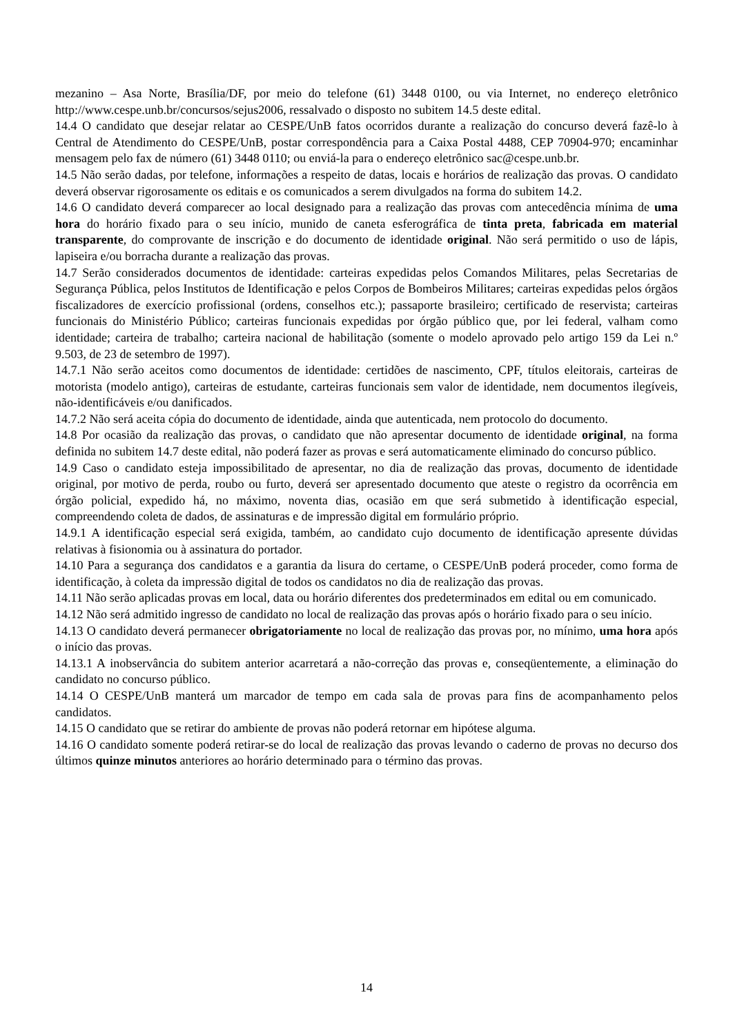mezanino – Asa Norte, Brasília/DF, por meio do telefone (61) 3448 0100, ou via Internet, no endereço eletrônico http://www.cespe.unb.br/concursos/sejus2006, ressalvado o disposto no subitem 14.5 deste edital.
14.4 O candidato que desejar relatar ao CESPE/UnB fatos ocorridos durante a realização do concurso deverá fazê-lo à Central de Atendimento do CESPE/UnB, postar correspondência para a Caixa Postal 4488, CEP 70904-970; encaminhar mensagem pelo fax de número (61) 3448 0110; ou enviá-la para o endereço eletrônico sac@cespe.unb.br.
14.5 Não serão dadas, por telefone, informações a respeito de datas, locais e horários de realização das provas. O candidato deverá observar rigorosamente os editais e os comunicados a serem divulgados na forma do subitem 14.2.
14.6 O candidato deverá comparecer ao local designado para a realização das provas com antecedência mínima de uma hora do horário fixado para o seu início, munido de caneta esferográfica de tinta preta, fabricada em material transparente, do comprovante de inscrição e do documento de identidade original. Não será permitido o uso de lápis, lapiseira e/ou borracha durante a realização das provas.
14.7 Serão considerados documentos de identidade: carteiras expedidas pelos Comandos Militares, pelas Secretarias de Segurança Pública, pelos Institutos de Identificação e pelos Corpos de Bombeiros Militares; carteiras expedidas pelos órgãos fiscalizadores de exercício profissional (ordens, conselhos etc.); passaporte brasileiro; certificado de reservista; carteiras funcionais do Ministério Público; carteiras funcionais expedidas por órgão público que, por lei federal, valham como identidade; carteira de trabalho; carteira nacional de habilitação (somente o modelo aprovado pelo artigo 159 da Lei n.º 9.503, de 23 de setembro de 1997).
14.7.1 Não serão aceitos como documentos de identidade: certidões de nascimento, CPF, títulos eleitorais, carteiras de motorista (modelo antigo), carteiras de estudante, carteiras funcionais sem valor de identidade, nem documentos ilegíveis, não-identificáveis e/ou danificados.
14.7.2 Não será aceita cópia do documento de identidade, ainda que autenticada, nem protocolo do documento.
14.8 Por ocasião da realização das provas, o candidato que não apresentar documento de identidade original, na forma definida no subitem 14.7 deste edital, não poderá fazer as provas e será automaticamente eliminado do concurso público.
14.9 Caso o candidato esteja impossibilitado de apresentar, no dia de realização das provas, documento de identidade original, por motivo de perda, roubo ou furto, deverá ser apresentado documento que ateste o registro da ocorrência em órgão policial, expedido há, no máximo, noventa dias, ocasião em que será submetido à identificação especial, compreendendo coleta de dados, de assinaturas e de impressão digital em formulário próprio.
14.9.1 A identificação especial será exigida, também, ao candidato cujo documento de identificação apresente dúvidas relativas à fisionomia ou à assinatura do portador.
14.10 Para a segurança dos candidatos e a garantia da lisura do certame, o CESPE/UnB poderá proceder, como forma de identificação, à coleta da impressão digital de todos os candidatos no dia de realização das provas.
14.11 Não serão aplicadas provas em local, data ou horário diferentes dos predeterminados em edital ou em comunicado.
14.12 Não será admitido ingresso de candidato no local de realização das provas após o horário fixado para o seu início.
14.13 O candidato deverá permanecer obrigatoriamente no local de realização das provas por, no mínimo, uma hora após o início das provas.
14.13.1 A inobservância do subitem anterior acarretará a não-correção das provas e, conseqüentemente, a eliminação do candidato no concurso público.
14.14 O CESPE/UnB manterá um marcador de tempo em cada sala de provas para fins de acompanhamento pelos candidatos.
14.15 O candidato que se retirar do ambiente de provas não poderá retornar em hipótese alguma.
14.16 O candidato somente poderá retirar-se do local de realização das provas levando o caderno de provas no decurso dos últimos quinze minutos anteriores ao horário determinado para o término das provas.
14